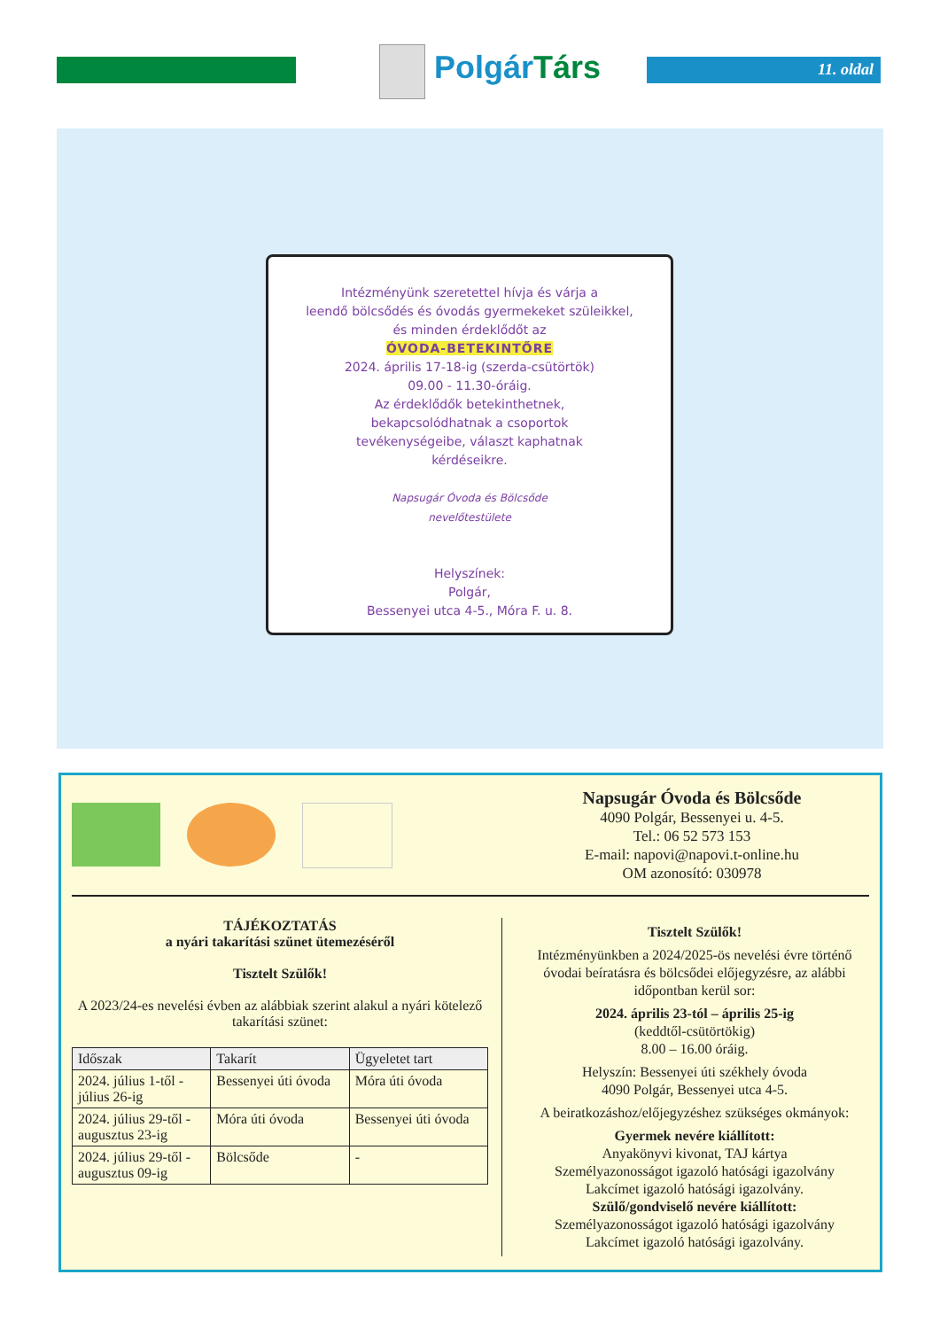PolgárTárs 11. oldal
Intézményünk szeretettel hívja és várja a
leendő bölcsődés és óvodás gyermekeket szüleikkel,
és minden érdeklődőt az
ÓVODA-BETEKINTŐRE
2024. április 17-18-ig (szerda-csütörtök)
09.00 - 11.30-óráig.
Az érdeklődők betekinthetnek,
bekapcsolódhatnak a csoportok
tevékenységeibe, választ kaphatnak
kérdéseikre.
Napsugár Óvoda és Bölcsőde
nevelőtestülete
Helyszínek:
Polgár,
Bessenyei utca 4-5., Móra F. u. 8.
Napsugár Óvoda és Bölcsőde
4090 Polgár, Bessenyei u. 4-5.
Tel.: 06 52 573 153
E-mail: napovi@napovi.t-online.hu
OM azonosító: 030978
TÁJÉKOZTATÁS
a nyári takarítási szünet ütemezéséről
Tisztelt Szülők!
A 2023/24-es nevelési évben az alábbiak szerint alakul a nyári kötelező takarítási szünet:
| Időszak | Takarít | Ügyeletet tart |
| --- | --- | --- |
| 2024. július 1-től - július 26-ig | Bessenyei úti óvoda | Móra úti óvoda |
| 2024. július 29-től - augusztus 23-ig | Móra úti óvoda | Bessenyei úti óvoda |
| 2024. július 29-től - augusztus 09-ig | Bölcsőde | - |
Tisztelt Szülők!
Intézményünkben a 2024/2025-ös nevelési évre történő óvodai beíratásra és bölcsődei előjegyzésre, az alábbi időpontban kerül sor:
2024. április 23-tól – április 25-ig
(keddtől-csütörtökig)
8.00 – 16.00 óráig.
Helyszín: Bessenyei úti székhely óvoda
4090 Polgár, Bessenyei utca 4-5.
A beiratkozáshoz/előjegyzéshez szükséges okmányok:
Gyermek nevére kiállított:
Anyakönyvi kivonat, TAJ kártya
Személyazonosságot igazoló hatósági igazolvány
Lakcímet igazoló hatósági igazolvány.
Szülő/gondviselő nevére kiállított:
Személyazonosságot igazoló hatósági igazolvány
Lakcímet igazoló hatósági igazolvány.